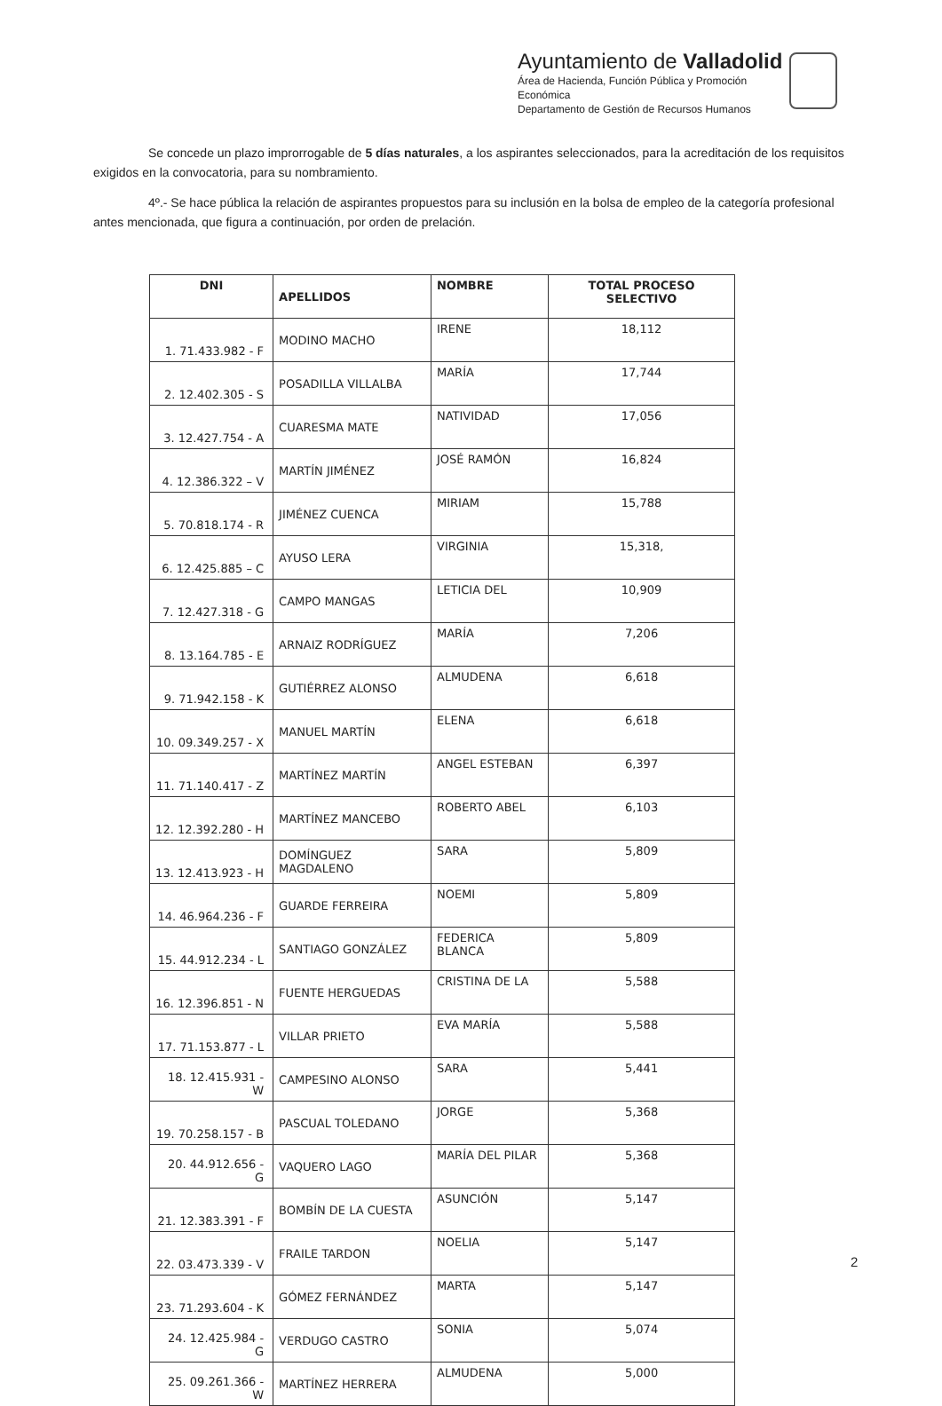Ayuntamiento de Valladolid
Área de Hacienda, Función Pública y Promoción
Económica
Departamento de Gestión de Recursos Humanos
Se concede un plazo improrrogable de 5 días naturales, a los aspirantes seleccionados, para la acreditación de los requisitos exigidos en la convocatoria, para su nombramiento.
4º.- Se hace pública la relación de aspirantes propuestos para su inclusión en la bolsa de empleo de la categoría profesional antes mencionada, que figura a continuación, por orden de prelación.
| DNI | APELLIDOS | NOMBRE | TOTAL PROCESO SELECTIVO |
| --- | --- | --- | --- |
| 1. 71.433.982 - F | MODINO MACHO | IRENE | 18,112 |
| 2. 12.402.305 - S | POSADILLA VILLALBA | MARÍA | 17,744 |
| 3. 12.427.754 - A | CUARESMA MATE | NATIVIDAD | 17,056 |
| 4. 12.386.322 – V | MARTÍN JIMÉNEZ | JOSÉ RAMÓN | 16,824 |
| 5. 70.818.174 - R | JIMÉNEZ CUENCA | MIRIAM | 15,788 |
| 6. 12.425.885 – C | AYUSO LERA | VIRGINIA | 15,318, |
| 7. 12.427.318 - G | CAMPO MANGAS | LETICIA DEL | 10,909 |
| 8. 13.164.785 - E | ARNAIZ RODRÍGUEZ | MARÍA | 7,206 |
| 9. 71.942.158 - K | GUTIÉRREZ ALONSO | ALMUDENA | 6,618 |
| 10. 09.349.257 - X | MANUEL MARTÍN | ELENA | 6,618 |
| 11. 71.140.417 - Z | MARTÍNEZ MARTÍN | ANGEL ESTEBAN | 6,397 |
| 12. 12.392.280 - H | MARTÍNEZ MANCEBO | ROBERTO ABEL | 6,103 |
| 13. 12.413.923 - H | DOMÍNGUEZ MAGDALENO | SARA | 5,809 |
| 14. 46.964.236 - F | GUARDE FERREIRA | NOEMI | 5,809 |
| 15. 44.912.234 - L | SANTIAGO GONZÁLEZ | FEDERICA BLANCA | 5,809 |
| 16. 12.396.851 - N | FUENTE HERGUEDAS | CRISTINA DE LA | 5,588 |
| 17. 71.153.877 - L | VILLAR PRIETO | EVA MARÍA | 5,588 |
| 18. 12.415.931 - W | CAMPESINO ALONSO | SARA | 5,441 |
| 19. 70.258.157 - B | PASCUAL TOLEDANO | JORGE | 5,368 |
| 20. 44.912.656 - G | VAQUERO LAGO | MARÍA DEL PILAR | 5,368 |
| 21. 12.383.391 - F | BOMBÍN DE LA CUESTA | ASUNCIÓN | 5,147 |
| 22. 03.473.339 - V | FRAILE TARDON | NOELIA | 5,147 |
| 23. 71.293.604 - K | GÓMEZ FERNÁNDEZ | MARTA | 5,147 |
| 24. 12.425.984 - G | VERDUGO CASTRO | SONIA | 5,074 |
| 25. 09.261.366 - W | MARTÍNEZ HERRERA | ALMUDENA | 5,000 |
2